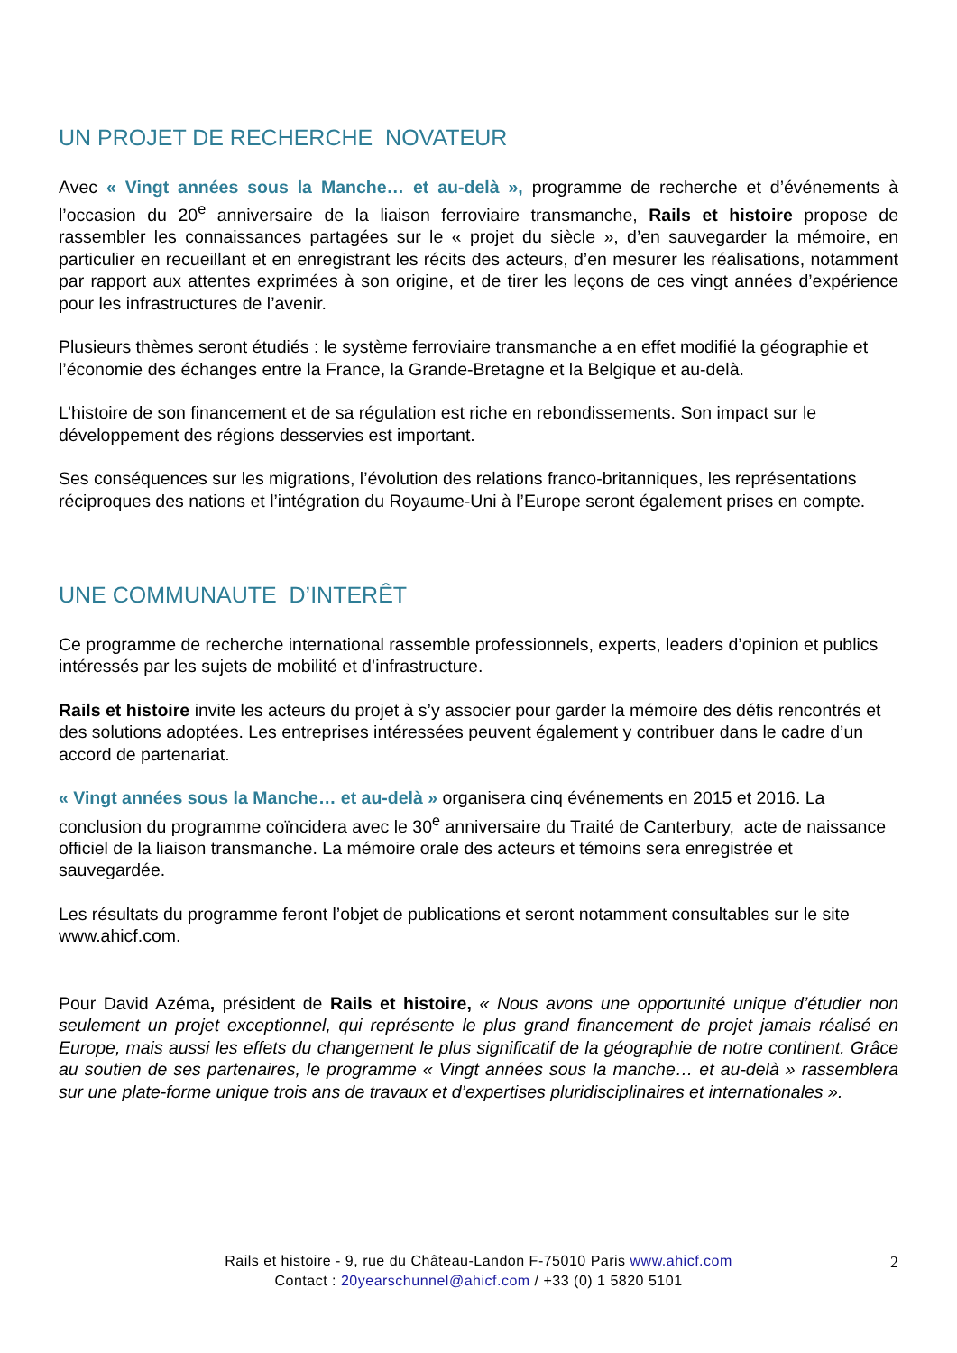UN PROJET DE RECHERCHE NOVATEUR
Avec « Vingt années sous la Manche… et au-delà », programme de recherche et d’événements à l’occasion du 20<sup>e</sup> anniversaire de la liaison ferroviaire transmanche, Rails et histoire propose de rassembler les connaissances partagées sur le « projet du siècle », d’en sauvegarder la mémoire, en particulier en recueillant et en enregistrant les récits des acteurs, d’en mesurer les réalisations, notamment par rapport aux attentes exprimées à son origine, et de tirer les leçons de ces vingt années d’expérience pour les infrastructures de l’avenir.
Plusieurs thèmes seront étudiés : le système ferroviaire transmanche a en effet modifié la géographie et l’économie des échanges entre la France, la Grande-Bretagne et la Belgique et au-delà.
L’histoire de son financement et de sa régulation est riche en rebondissements. Son impact sur le développement des régions desservies est important.
Ses conséquences sur les migrations, l’évolution des relations franco-britanniques, les représentations réciproques des nations et l’intégration du Royaume-Uni à l’Europe seront également prises en compte.
UNE COMMUNAUTE D’INTERÊT
Ce programme de recherche international rassemble professionnels, experts, leaders d’opinion et publics intéressés par les sujets de mobilité et d’infrastructure.
Rails et histoire invite les acteurs du projet à s’y associer pour garder la mémoire des défis rencontrés et des solutions adoptées. Les entreprises intéressées peuvent également y contribuer dans le cadre d’un accord de partenariat.
« Vingt années sous la Manche… et au-delà » organisera cinq événements en 2015 et 2016. La conclusion du programme coïncidera avec le 30<sup>e</sup> anniversaire du Traité de Canterbury, acte de naissance officiel de la liaison transmanche. La mémoire orale des acteurs et témoins sera enregistrée et sauvegardée.
Les résultats du programme feront l’objet de publications et seront notamment consultables sur le site www.ahicf.com.
Pour David Azéma, président de Rails et histoire, « Nous avons une opportunité unique d’étudier non seulement un projet exceptionnel, qui représente le plus grand financement de projet jamais réalisé en Europe, mais aussi les effets du changement le plus significatif de la géographie de notre continent. Grâce au soutien de ses partenaires, le programme « Vingt années sous la manche… et au-delà » rassemblera sur une plate-forme unique trois ans de travaux et d’expertises pluridisciplinaires et internationales ».
Rails et histoire - 9, rue du Château-Landon F-75010 Paris www.ahicf.com
Contact : 20yearschunnel@ahicf.com / +33 (0) 1 5820 5101
2